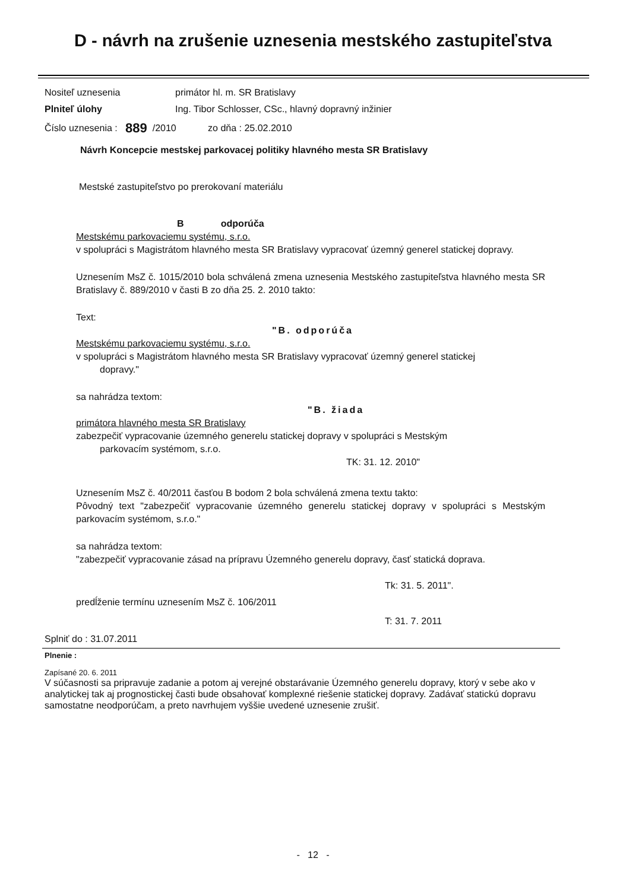D - návrh na zrušenie uznesenia mestského zastupiteľstva
Nositeľ uznesenia primátor hl. m. SR Bratislavy
Plniteľ úlohy Ing. Tibor Schlosser, CSc., hlavný dopravný inžinier
Číslo uznesenia : 889 /2010 zo dňa : 25.02.2010
Návrh Koncepcie mestskej parkovacej politiky hlavného mesta SR Bratislavy
Mestské zastupiteľstvo po prerokovaní materiálu
B odporúča
Mestskému parkovaciemu systému, s.r.o.
v spolupráci s Magistrátom hlavného mesta SR Bratislavy vypracovať územný generel statickej dopravy.
Uznesením MsZ č. 1015/2010 bola schválená zmena uznesenia Mestského zastupiteľstva hlavného mesta SR Bratislavy č. 889/2010 v časti B zo dňa 25. 2. 2010 takto:
Text:
"B. odporúča
Mestskému parkovaciemu systému, s.r.o.
v spolupráci s Magistrátom hlavného mesta SR Bratislavy vypracovať územný generel statickej
dopravy."
sa nahrádza textom:
"B. žiada
primátora hlavného mesta SR Bratislavy
zabezpečiť vypracovanie územného generelu statickej dopravy v spolupráci s Mestským
parkovacím systémom, s.r.o.
TK: 31. 12. 2010"
Uznesením MsZ č. 40/2011 časťou B bodom 2 bola schválená zmena textu takto:
Pôvodný text "zabezpečiť vypracovanie územného generelu statickej dopravy v spolupráci s Mestským parkovacím systémom, s.r.o."
sa nahrádza textom:
"zabezpečiť vypracovanie zásad na prípravu Územného generelu dopravy, časť statická doprava.
Tk: 31. 5. 2011".
predĺženie termínu uznesením MsZ č. 106/2011
T: 31. 7. 2011
Splniť do : 31.07.2011
Plnenie :
Zapísané 20. 6. 2011
V súčasnosti sa pripravuje zadanie a potom aj verejné obstarávanie Územného generelu dopravy, ktorý v sebe ako v analytickej tak aj prognostickej časti bude obsahovať komplexné riešenie statickej dopravy. Zadávať statickú dopravu samostatne neodporúčam, a preto navrhujem vyššie uvedené uznesenie zrušiť.
- 12 -